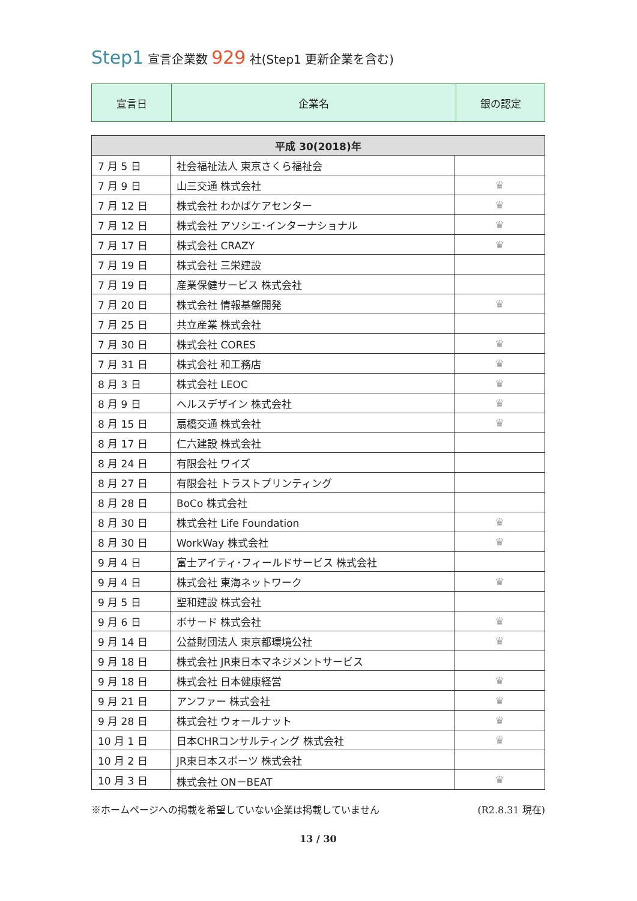Step1 宣言企業数 929 社(Step1 更新企業を含む)
| 宣言日 | 企業名 | 銀の認定 |
| 平成 30(2018)年 | | |
| --- | --- | --- |
| 7 月 5 日 | 社会福祉法人 東京さくら福祉会 | |
| 7 月 9 日 | 山三交通 株式会社 | ♛ |
| 7 月 12 日 | 株式会社 わかばケアセンター | ♛ |
| 7 月 12 日 | 株式会社 アソシエ･インターナショナル | ♛ |
| 7 月 17 日 | 株式会社 CRAZY | ♛ |
| 7 月 19 日 | 株式会社 三栄建設 | |
| 7 月 19 日 | 産業保健サービス 株式会社 | |
| 7 月 20 日 | 株式会社 情報基盤開発 | ♛ |
| 7 月 25 日 | 共立産業 株式会社 | |
| 7 月 30 日 | 株式会社 CORES | ♛ |
| 7 月 31 日 | 株式会社 和工務店 | ♛ |
| 8 月 3 日 | 株式会社 LEOC | ♛ |
| 8 月 9 日 | ヘルスデザイン 株式会社 | ♛ |
| 8 月 15 日 | 扇橋交通 株式会社 | ♛ |
| 8 月 17 日 | 仁六建設 株式会社 | |
| 8 月 24 日 | 有限会社 ワイズ | |
| 8 月 27 日 | 有限会社 トラストプリンティング | |
| 8 月 28 日 | BoCo 株式会社 | |
| 8 月 30 日 | 株式会社 Life Foundation | ♛ |
| 8 月 30 日 | WorkWay 株式会社 | ♛ |
| 9 月 4 日 | 富士アイティ･フィールドサービス 株式会社 | |
| 9 月 4 日 | 株式会社 東海ネットワーク | ♛ |
| 9 月 5 日 | 聖和建設 株式会社 | |
| 9 月 6 日 | ボサード 株式会社 | ♛ |
| 9 月 14 日 | 公益財団法人 東京都環境公社 | ♛ |
| 9 月 18 日 | 株式会社 JR東日本マネジメントサービス | |
| 9 月 18 日 | 株式会社 日本健康経営 | ♛ |
| 9 月 21 日 | アンファー 株式会社 | ♛ |
| 9 月 28 日 | 株式会社 ウォールナット | ♛ |
| 10 月 1 日 | 日本CHRコンサルティング 株式会社 | ♛ |
| 10 月 2 日 | JR東日本スポーツ 株式会社 | |
| 10 月 3 日 | 株式会社 ON－BEAT | ♛ |
※ホームページへの掲載を希望していない企業は掲載していません (R2.8.31 現在)
13 / 30